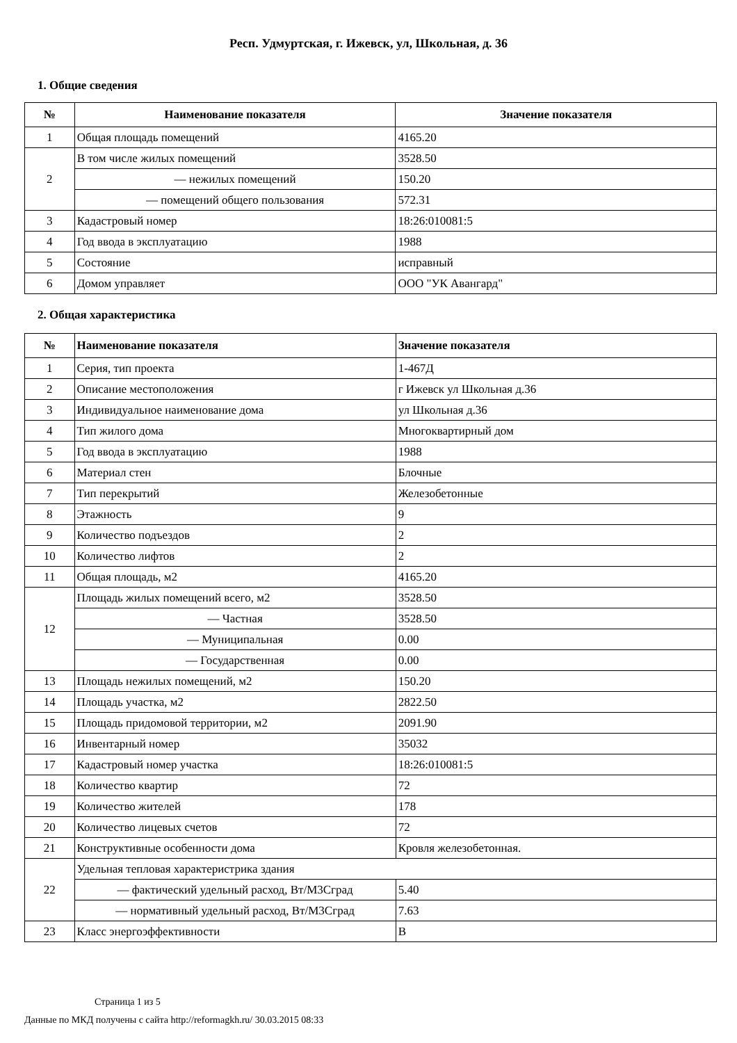Респ. Удмуртская, г. Ижевск, ул, Школьная, д. 36
1. Общие сведения
| № | Наименование показателя | Значение показателя |
| --- | --- | --- |
| 1 | Общая площадь помещений | 4165.20 |
| 2 | В том числе жилых помещений | 3528.50 |
| | — нежилых помещений | 150.20 |
| | — помещений общего пользования | 572.31 |
| 3 | Кадастровый номер | 18:26:010081:5 |
| 4 | Год ввода в эксплуатацию | 1988 |
| 5 | Состояние | исправный |
| 6 | Домом управляет | ООО "УК Авангард" |
2. Общая характеристика
| № | Наименование показателя | Значение показателя |
| --- | --- | --- |
| 1 | Серия, тип проекта | 1-467Д |
| 2 | Описание местоположения | г Ижевск ул Школьная д.36 |
| 3 | Индивидуальное наименование дома | ул Школьная д.36 |
| 4 | Тип жилого дома | Многоквартирный дом |
| 5 | Год ввода в эксплуатацию | 1988 |
| 6 | Материал стен | Блочные |
| 7 | Тип перекрытий | Железобетонные |
| 8 | Этажность | 9 |
| 9 | Количество подъездов | 2 |
| 10 | Количество лифтов | 2 |
| 11 | Общая площадь, м2 | 4165.20 |
| 12 | Площадь жилых помещений всего, м2 | 3528.50 |
| | — Частная | 3528.50 |
| | — Муниципальная | 0.00 |
| | — Государственная | 0.00 |
| 13 | Площадь нежилых помещений, м2 | 150.20 |
| 14 | Площадь участка, м2 | 2822.50 |
| 15 | Площадь придомовой территории, м2 | 2091.90 |
| 16 | Инвентарный номер | 35032 |
| 17 | Кадастровый номер участка | 18:26:010081:5 |
| 18 | Количество квартир | 72 |
| 19 | Количество жителей | 178 |
| 20 | Количество лицевых счетов | 72 |
| 21 | Конструктивные особенности дома | Кровля железобетонная. |
| 22 | Удельная тепловая характеристрика здания | |
| | — фактический удельный расход, Вт/М3Сград | 5.40 |
| | — нормативный удельный расход, Вт/М3Сград | 7.63 |
| 23 | Класс энергоэффективности | B |
Страница 1 из 5
Данные по МКД получены с сайта http://reformagkh.ru/ 30.03.2015 08:33